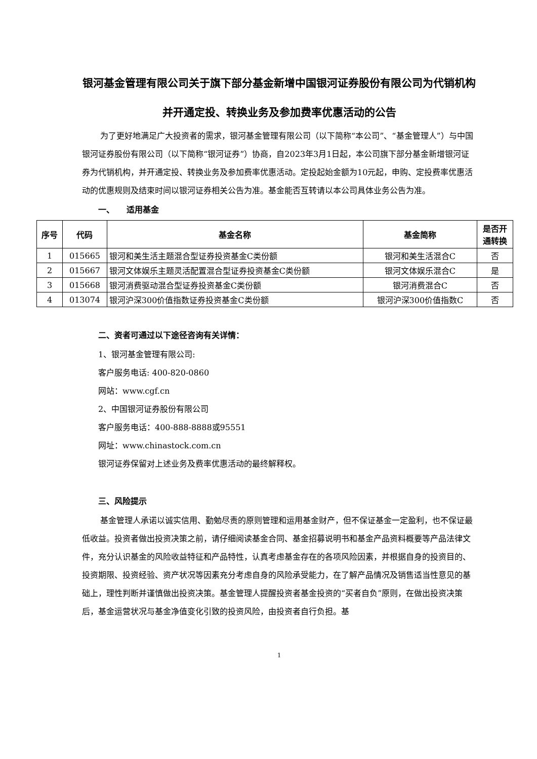银河基金管理有限公司关于旗下部分基金新增中国银河证券股份有限公司为代销机构并开通定投、转换业务及参加费率优惠活动的公告
为了更好地满足广大投资者的需求，银河基金管理有限公司（以下简称“本公司”、“基金管理人”）与中国银河证券股份有限公司（以下简称“银河证券”）协商，自2023年3月1日起，本公司旗下部分基金新增银河证券为代销机构，并开通定投、转换业务及参加费率优惠活动。定投起始金额为10元起，申购、定投费率优惠活动的优惠规则及结束时间以银河证券相关公告为准。基金能否互转请以本公司具体业务公告为准。
一、　　适用基金
| 序号 | 代码 | 基金名称 | 基金简称 | 是否开 通转换 |
| --- | --- | --- | --- | --- |
| 1 | 015665 | 银河和美生活主题混合型证券投资基金C类份额 | 银河和美生活混合C | 否 |
| 2 | 015667 | 银河文体娱乐主题灵活配置混合型证券投资基金C类份额 | 银河文体娱乐混合C | 是 |
| 3 | 015668 | 银河消费驱动混合型证券投资基金C类份额 | 银河消费混合C | 否 |
| 4 | 013074 | 银河沪深300价值指数证券投资基金C类份额 | 银河沪深300价值指数C | 否 |
二、资者可通过以下途径咨询有关详情：
1、银河基金管理有限公司:
客户服务电话: 400-820-0860
网站：www.cgf.cn
2、中国银河证券股份有限公司
客户服务电话：400-888-8888或95551
网址：www.chinastock.com.cn
银河证券保留对上述业务及费率优惠活动的最终解释权。
三、风险提示
基金管理人承诺以诚实信用、勤勉尽责的原则管理和运用基金财产，但不保证基金一定盈利，也不保证最低收益。投资者做出投资决策之前，请仔细阅读基金合同、基金招募说明书和基金产品资料概要等产品法律文件，充分认识基金的风险收益特征和产品特性，认真考虑基金存在的各项风险因素，并根据自身的投资目的、投资期限、投资经验、资产状况等因素充分考虑自身的风险承受能力，在了解产品情况及销售适当性意见的基础上，理性判断并谨慎做出投资决策。基金管理人提醒投资者基金投资的“买者自负”原则，在做出投资决策后，基金运营状况与基金净值变化引致的投资风险，由投资者自行负担。基
1